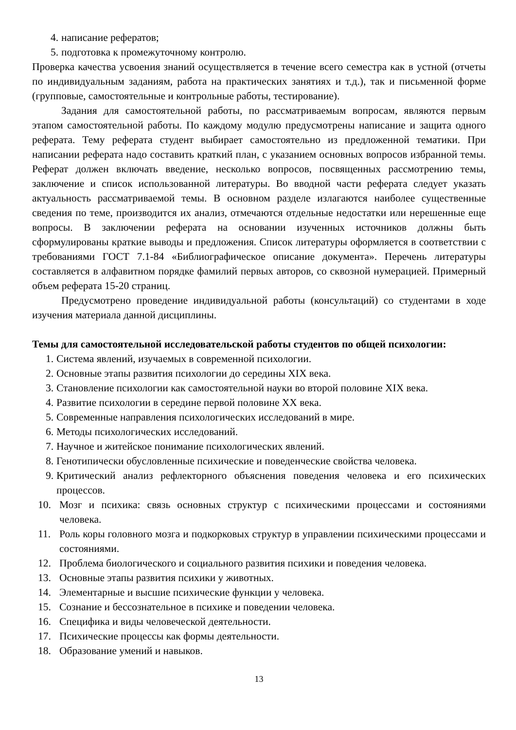4. написание рефератов;
5. подготовка к промежуточному контролю.
Проверка качества усвоения знаний осуществляется в течение всего семестра как в устной (отчеты по индивидуальным заданиям, работа на практических занятиях и т.д.), так и письменной форме (групповые, самостоятельные и контрольные работы, тестирование).
Задания для самостоятельной работы, по рассматриваемым вопросам, являются первым этапом самостоятельной работы. По каждому модулю предусмотрены написание и защита одного реферата. Тему реферата студент выбирает самостоятельно из предложенной тематики. При написании реферата надо составить краткий план, с указанием основных вопросов избранной темы. Реферат должен включать введение, несколько вопросов, посвященных рассмотрению темы, заключение и список использованной литературы. Во вводной части реферата следует указать актуальность рассматриваемой темы. В основном разделе излагаются наиболее существенные сведения по теме, производится их анализ, отмечаются отдельные недостатки или нерешенные еще вопросы. В заключении реферата на основании изученных источников должны быть сформулированы краткие выводы и предложения. Список литературы оформляется в соответствии с требованиями ГОСТ 7.1-84 «Библиографическое описание документа». Перечень литературы составляется в алфавитном порядке фамилий первых авторов, со сквозной нумерацией. Примерный объем реферата 15-20 страниц.
Предусмотрено проведение индивидуальной работы (консультаций) со студентами в ходе изучения материала данной дисциплины.
Темы для самостоятельной исследовательской работы студентов по общей психологии:
1. Система явлений, изучаемых в современной психологии.
2. Основные этапы развития психологии до середины XIX века.
3. Становление психологии как самостоятельной науки во второй половине XIX века.
4. Развитие психологии в середине первой половине XX века.
5. Современные направления психологических исследований в мире.
6. Методы психологических исследований.
7. Научное и житейское понимание психологических явлений.
8. Генотипически обусловленные психические и поведенческие свойства человека.
9. Критический анализ рефлекторного объяснения поведения человека и его психических процессов.
10. Мозг и психика: связь основных структур с психическими процессами и состояниями человека.
11. Роль коры головного мозга и подкорковых структур в управлении психическими процессами и состояниями.
12. Проблема биологического и социального развития психики и поведения человека.
13. Основные этапы развития психики у животных.
14. Элементарные и высшие психические функции у человека.
15. Сознание и бессознательное в психике и поведении человека.
16. Специфика и виды человеческой деятельности.
17. Психические процессы как формы деятельности.
18. Образование умений и навыков.
13